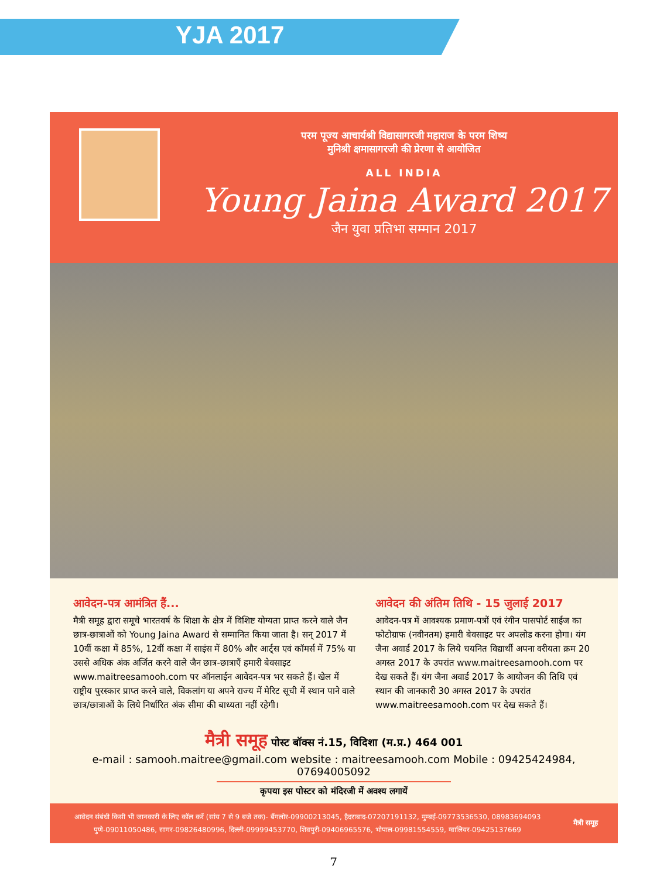YJA 2017
परम पूज्य आचार्यश्री विद्यासागरजी महाराज के परम शिष्य
मुनिश्री क्षमासागरजी की प्रेरणा से आयोजित
ALL INDIA
Young Jaina Award 2017
जैन युवा प्रतिभा सम्मान 2017
आवेदन-पत्र आमंत्रित हैं...
मैत्री समूह द्वारा समूचे भारतवर्ष के शिक्षा के क्षेत्र में विशिष्ट योग्यता प्राप्त करने वाले जैन छात्र-छात्राओं को Young Jaina Award से सम्मानित किया जाता है। सन् 2017 में 10वीं कक्षा में 85%, 12वीं कक्षा में साइंस में 80% और आर्ट्स एवं कॉमर्स में 75% या उससे अधिक अंक अर्जित करने वाले जैन छात्र-छात्राएँ हमारी बेवसाइट www.maitreesamooh.com पर ऑनलाईन आवेदन-पत्र भर सकते हैं। खेल में राष्ट्रीय पुरस्कार प्राप्त करने वाले, विकलांग या अपने राज्य में मेरिट सूची में स्थान पाने वाले छात्र/छात्राओं के लिये निर्धारित अंक सीमा की बाध्यता नहीं रहेगी।
आवेदन की अंतिम तिथि - 15 जुलाई 2017
आवेदन-पत्र में आवश्यक प्रमाण-पत्रों एवं रंगीन पासपोर्ट साईज का फोटोग्राफ (नवीनतम) हमारी बेवसाइट पर अपलोड करना होगा। यंग जैना अवार्ड 2017 के लिये चयनित विद्यार्थी अपना वरीयता क्रम 20 अगस्त 2017 के उपरांत www.maitreesamooh.com पर देख सकते हैं। यंग जैना अवार्ड 2017 के आयोजन की तिथि एवं स्थान की जानकारी 30 अगस्त 2017 के उपरांत www.maitreesamooh.com पर देख सकते हैं।
मैत्री समूह पोस्ट बॉक्स नं.15, विदिशा (म.प्र.) 464 001
e-mail : samooh.maitree@gmail.com website : maitreesamooh.com Mobile : 09425424984, 07694005092
कृपया इस पोस्टर को मंदिरजी में अवश्य लगायें
आवेदन संबंधी किसी भी जानकारी के लिए कॉल करें (सांय 7 से 9 बजे तक)- बैंगलोर-09900213045, हैदराबाद-07207191132, मुम्बई-09773536530, 08983694093
पुणे-09011050486, सागर-09826480996, दिल्ली-09999453770, शिवपुरी-09406965576, भोपाल-09981554559, ग्वालियर-09425137669
मैत्री समूह
7